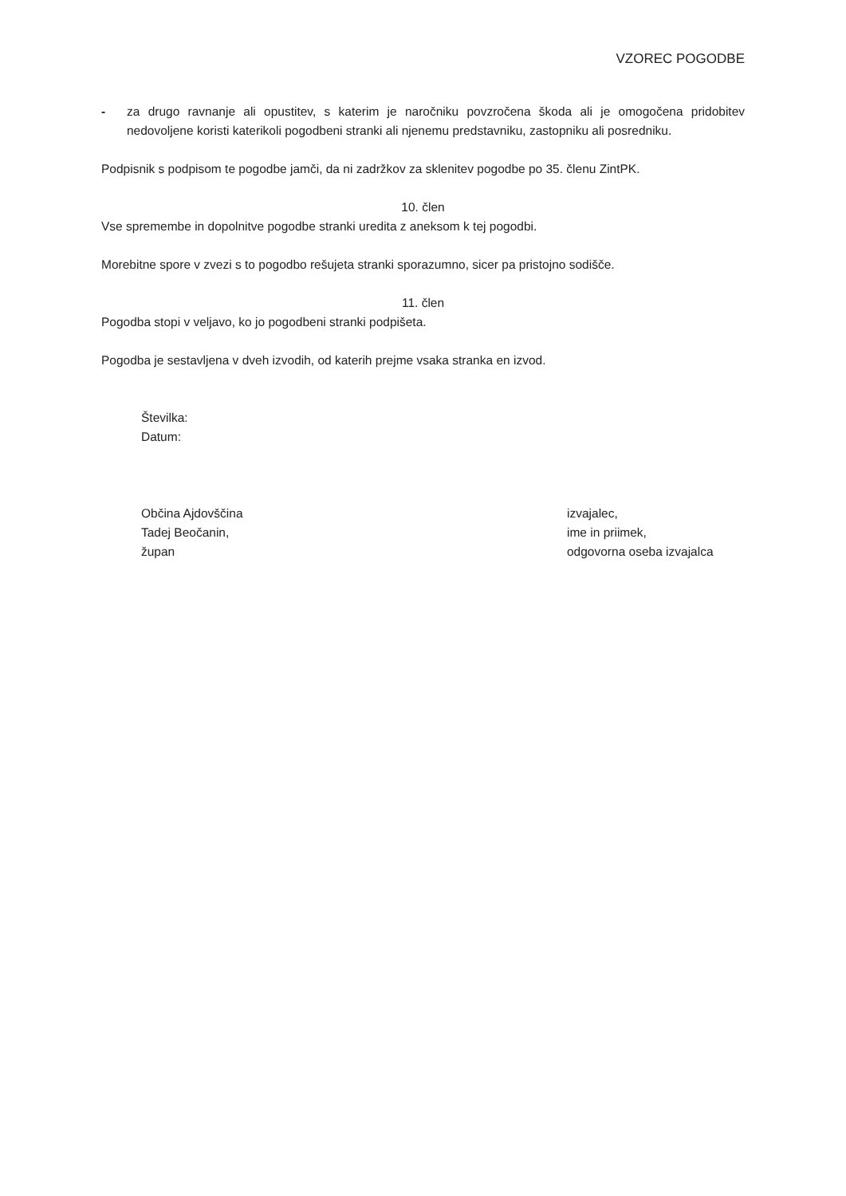VZOREC POGODBE
- za drugo ravnanje ali opustitev, s katerim je naročniku povzročena škoda ali je omogočena pridobitev nedovoljene koristi katerikoli pogodbeni stranki ali njenemu predstavniku, zastopniku ali posredniku.
Podpisnik s podpisom te pogodbe jamči, da ni zadržkov za sklenitev pogodbe po 35. členu ZintPK.
10. člen
Vse spremembe in dopolnitve pogodbe stranki uredita z aneksom k tej pogodbi.
Morebitne spore v zvezi s to pogodbo rešujeta stranki sporazumno, sicer pa pristojno sodišče.
11. člen
Pogodba stopi v veljavo, ko jo pogodbeni stranki podpišeta.
Pogodba je sestavljena v dveh izvodih, od katerih prejme vsaka stranka en izvod.
Številka:
Datum:
Občina Ajdovščina
Tadej Beočanin,
župan
izvajalec,
ime in priimek,
odgovorna oseba izvajalca